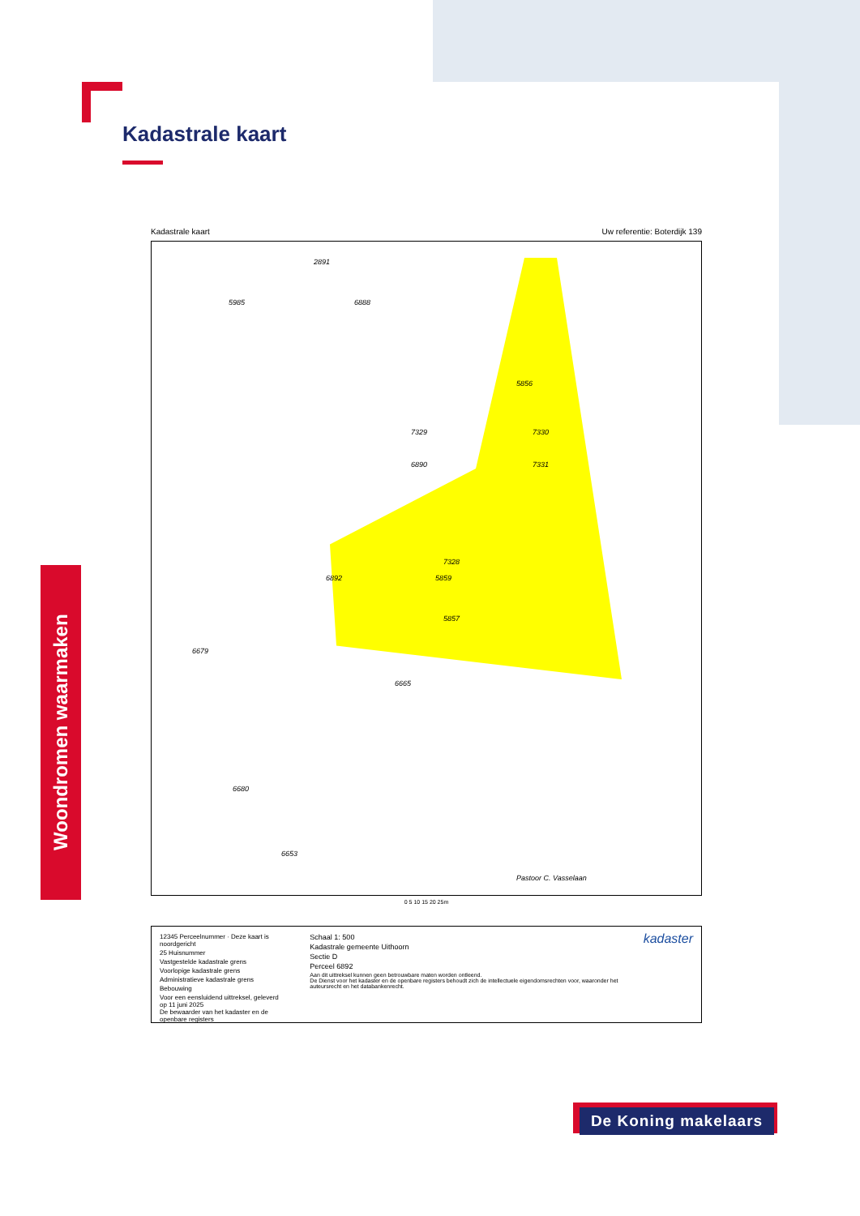Kadastrale kaart
Woondromen waarmaken
Kadastrale kaart Uw referentie: Boterdijk 139
2891
5985 6888
5856
7330
7331
7329
6890
7328
5859
5857
6892
6679
6665
6680
6653
Pastoor C. Vasselaan
0 5 10 15 20 25m
12345 Perceelnummer · Deze kaart is noordgericht
25 Huisnummer
Vastgestelde kadastrale grens
Voorlopige kadastrale grens
Administratieve kadastrale grens
Bebouwing
Voor een eensluidend uittreksel, geleverd op 11 juni 2025
De bewaarder van het kadaster en de openbare registers
Schaal 1: 500
Kadastrale gemeente Uithoorn
Sectie D
Perceel 6892
Aan dit uittreksel kunnen geen betrouwbare maten worden ontleend.
De Dienst voor het kadaster en de openbare registers behoudt zich de intellectuele eigendomsrechten voor, waaronder het auteursrecht en het databankenrecht.
kadaster
De Koning makelaars